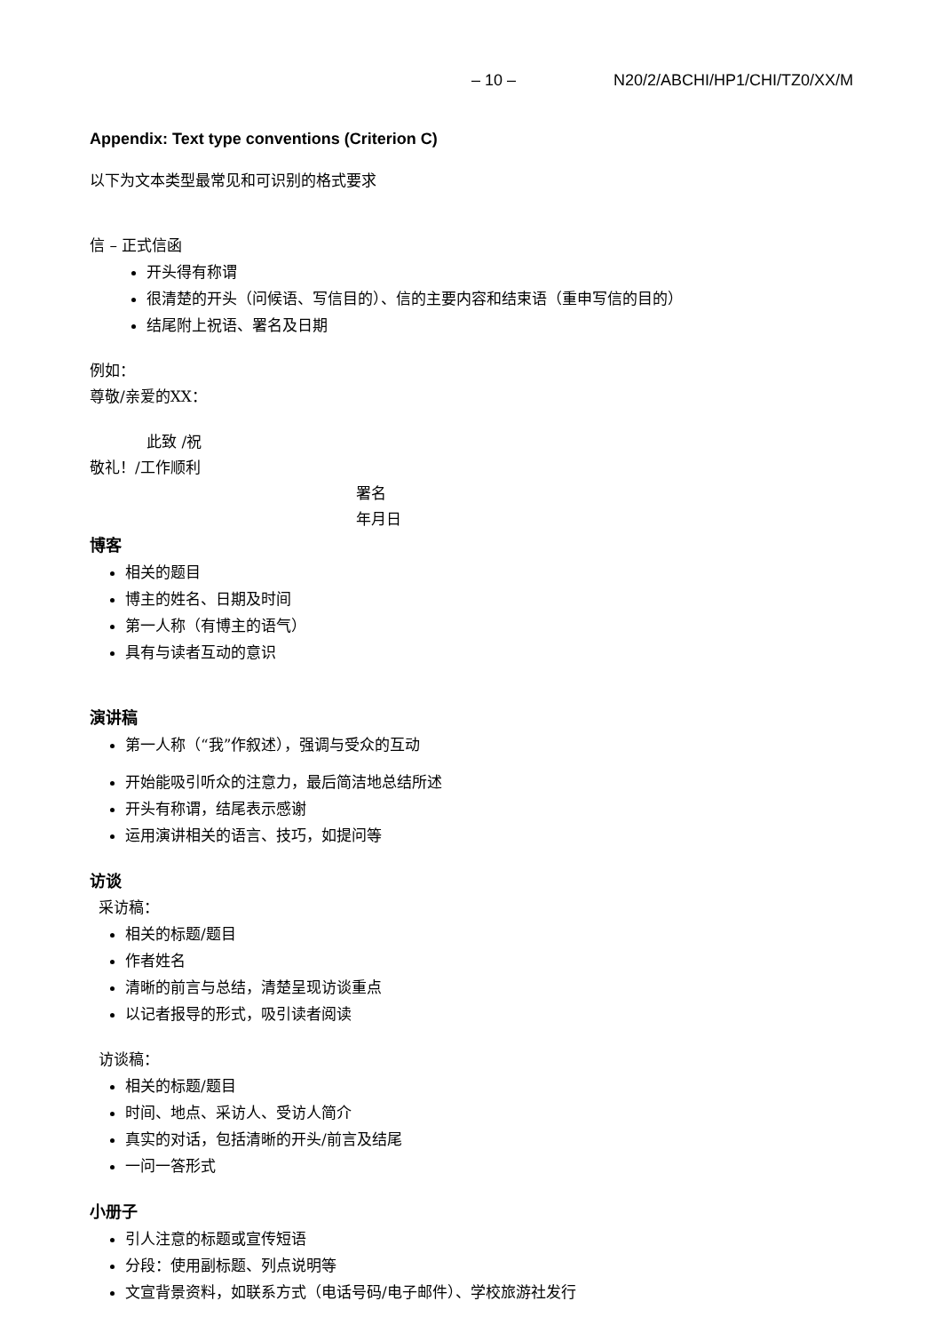– 10 – N20/2/ABCHI/HP1/CHI/TZ0/XX/M
Appendix: Text type conventions (Criterion C)
以下为文本类型最常见和可识别的格式要求
信 – 正式信函
开头得有称谓
很清楚的开头（问候语、写信目的）、信的主要内容和结束语（重申写信的目的）
结尾附上祝语、署名及日期
例如：
尊敬/亲爱的XX：
此致 /祝
敬礼！/工作顺利
署名
年月日
博客
相关的题目
博主的姓名、日期及时间
第一人称（有博主的语气）
具有与读者互动的意识
演讲稿
第一人称（“我”作叙述），强调与受众的互动
开始能吸引听众的注意力，最后简洁地总结所述
开头有称谓，结尾表示感谢
运用演讲相关的语言、技巧，如提问等
访谈
采访稿：
相关的标题/题目
作者姓名
清晰的前言与总结，清楚呈现访谈重点
以记者报导的形式，吸引读者阅读
访谈稿：
相关的标题/题目
时间、地点、采访人、受访人简介
真实的对话，包括清晰的开头/前言及结尾
一问一答形式
小册子
引人注意的标题或宣传短语
分段：使用副标题、列点说明等
文宣背景资料，如联系方式（电话号码/电子邮件）、学校旅游社发行